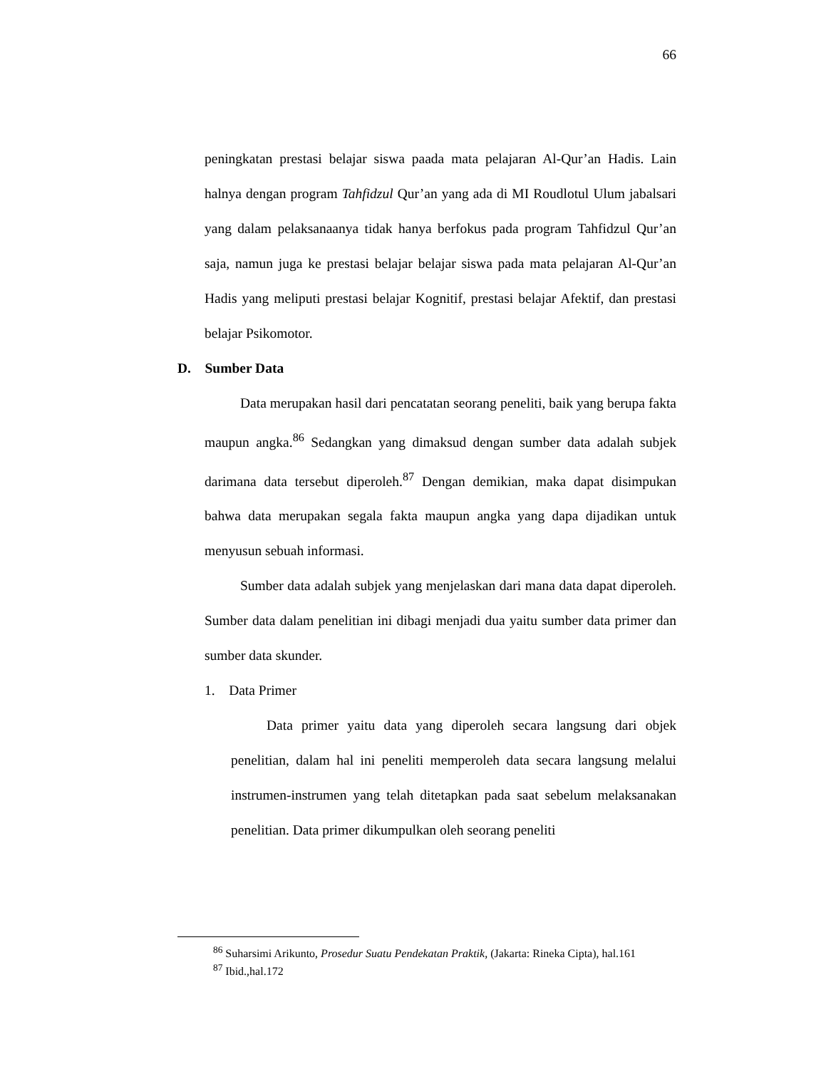66
peningkatan prestasi belajar siswa paada mata pelajaran Al-Qur’an Hadis. Lain halnya dengan program Tahfidzul Qur’an yang ada di MI Roudlotul Ulum jabalsari yang dalam pelaksanaanya tidak hanya berfokus pada program Tahfidzul Qur’an saja, namun juga ke prestasi belajar belajar siswa pada mata pelajaran Al-Qur’an Hadis yang meliputi prestasi belajar Kognitif, prestasi belajar Afektif, dan prestasi belajar Psikomotor.
D. Sumber Data
Data merupakan hasil dari pencatatan seorang peneliti, baik yang berupa fakta maupun angka.<sup>86</sup> Sedangkan yang dimaksud dengan sumber data adalah subjek darimana data tersebut diperoleh.<sup>87</sup> Dengan demikian, maka dapat disimpukan bahwa data merupakan segala fakta maupun angka yang dapa dijadikan untuk menyusun sebuah informasi.
Sumber data adalah subjek yang menjelaskan dari mana data dapat diperoleh. Sumber data dalam penelitian ini dibagi menjadi dua yaitu sumber data primer dan sumber data skunder.
1. Data Primer
Data primer yaitu data yang diperoleh secara langsung dari objek penelitian, dalam hal ini peneliti memperoleh data secara langsung melalui instrumen-instrumen yang telah ditetapkan pada saat sebelum melaksanakan penelitian. Data primer dikumpulkan oleh seorang peneliti
<sup>86</sup> Suharsimi Arikunto, Prosedur Suatu Pendekatan Praktik, (Jakarta: Rineka Cipta), hal.161
<sup>87</sup> Ibid.,hal.172